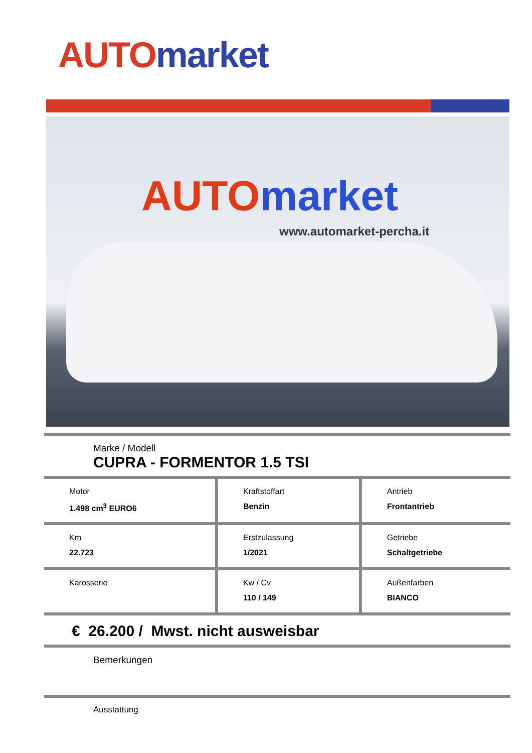AUTO market
AUTO market
www.automarket-percha.it
Marke / Modell
CUPRA - FORMENTOR 1.5 TSI
| Motor 1.498 cm<sup>3</sup> EURO6 | Kraftstoffart Benzin | Antrieb Frontantrieb |
| Km 22.723 | Erstzulassung 1/2021 | Getriebe Schaltgetriebe |
| Karosserie | Kw / Cv 110 / 149 | Außenfarben BIANCO |
€ 26.200 / Mwst. nicht ausweisbar
Bemerkungen
Ausstattung